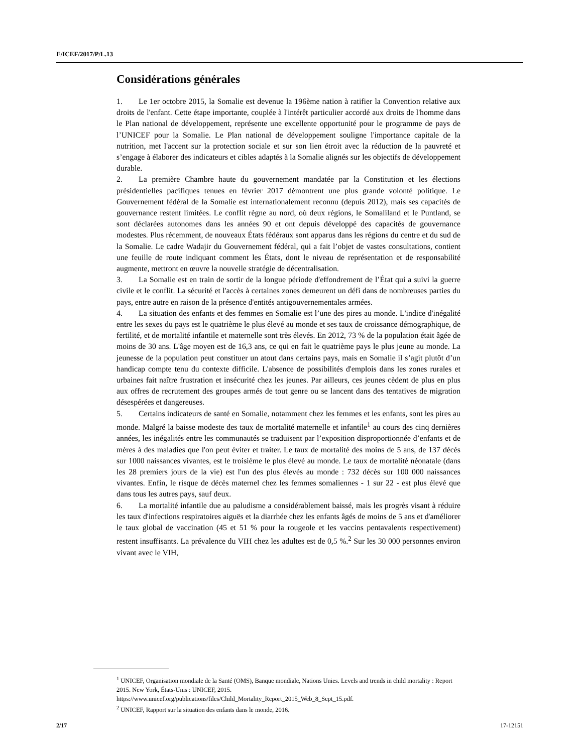E/ICEF/2017/P/L.13
Considérations générales
1. Le 1er octobre 2015, la Somalie est devenue la 196ème nation à ratifier la Convention relative aux droits de l'enfant. Cette étape importante, couplée à l'intérêt particulier accordé aux droits de l'homme dans le Plan national de développement, représente une excellente opportunité pour le programme de pays de l’UNICEF pour la Somalie. Le Plan national de développement souligne l'importance capitale de la nutrition, met l'accent sur la protection sociale et sur son lien étroit avec la réduction de la pauvreté et s’engage à élaborer des indicateurs et cibles adaptés à la Somalie alignés sur les objectifs de développement durable.
2. La première Chambre haute du gouvernement mandatée par la Constitution et les élections présidentielles pacifiques tenues en février 2017 démontrent une plus grande volonté politique. Le Gouvernement fédéral de la Somalie est internationalement reconnu (depuis 2012), mais ses capacités de gouvernance restent limitées. Le conflit règne au nord, où deux régions, le Somaliland et le Puntland, se sont déclarées autonomes dans les années 90 et ont depuis développé des capacités de gouvernance modestes. Plus récemment, de nouveaux États fédéraux sont apparus dans les régions du centre et du sud de la Somalie. Le cadre Wadajir du Gouvernement fédéral, qui a fait l’objet de vastes consultations, contient une feuille de route indiquant comment les États, dont le niveau de représentation et de responsabilité augmente, mettront en œuvre la nouvelle stratégie de décentralisation.
3. La Somalie est en train de sortir de la longue période d'effondrement de l’État qui a suivi la guerre civile et le conflit. La sécurité et l'accès à certaines zones demeurent un défi dans de nombreuses parties du pays, entre autre en raison de la présence d'entités antigouvernementales armées.
4. La situation des enfants et des femmes en Somalie est l’une des pires au monde. L'indice d'inégalité entre les sexes du pays est le quatrième le plus élevé au monde et ses taux de croissance démographique, de fertilité, et de mortalité infantile et maternelle sont très élevés. En 2012, 73 % de la population était âgée de moins de 30 ans. L'âge moyen est de 16,3 ans, ce qui en fait le quatrième pays le plus jeune au monde. La jeunesse de la population peut constituer un atout dans certains pays, mais en Somalie il s’agit plutôt d’un handicap compte tenu du contexte difficile. L'absence de possibilités d'emplois dans les zones rurales et urbaines fait naître frustration et insécurité chez les jeunes. Par ailleurs, ces jeunes cèdent de plus en plus aux offres de recrutement des groupes armés de tout genre ou se lancent dans des tentatives de migration désespérées et dangereuses.
5. Certains indicateurs de santé en Somalie, notamment chez les femmes et les enfants, sont les pires au monde. Malgré la baisse modeste des taux de mortalité maternelle et infantile<sup>1</sup> au cours des cinq dernières années, les inégalités entre les communautés se traduisent par l’exposition disproportionnée d’enfants et de mères à des maladies que l'on peut éviter et traiter. Le taux de mortalité des moins de 5 ans, de 137 décès sur 1000 naissances vivantes, est le troisième le plus élevé au monde. Le taux de mortalité néonatale (dans les 28 premiers jours de la vie) est l'un des plus élevés au monde : 732 décès sur 100 000 naissances vivantes. Enfin, le risque de décès maternel chez les femmes somaliennes - 1 sur 22 - est plus élevé que dans tous les autres pays, sauf deux.
6. La mortalité infantile due au paludisme a considérablement baissé, mais les progrès visant à réduire les taux d'infections respiratoires aiguës et la diarrhée chez les enfants âgés de moins de 5 ans et d'améliorer le taux global de vaccination (45 et 51 % pour la rougeole et les vaccins pentavalents respectivement) restent insuffisants. La prévalence du VIH chez les adultes est de 0,5 %.<sup>2</sup> Sur les 30 000 personnes environ vivant avec le VIH,
<sup>1</sup> UNICEF, Organisation mondiale de la Santé (OMS), Banque mondiale, Nations Unies. Levels and trends in child mortality : Report 2015. New York, États-Unis : UNICEF, 2015. https://www.unicef.org/publications/files/Child_Mortality_Report_2015_Web_8_Sept_15.pdf.
<sup>2</sup> UNICEF, Rapport sur la situation des enfants dans le monde, 2016.
2/17 17-12151